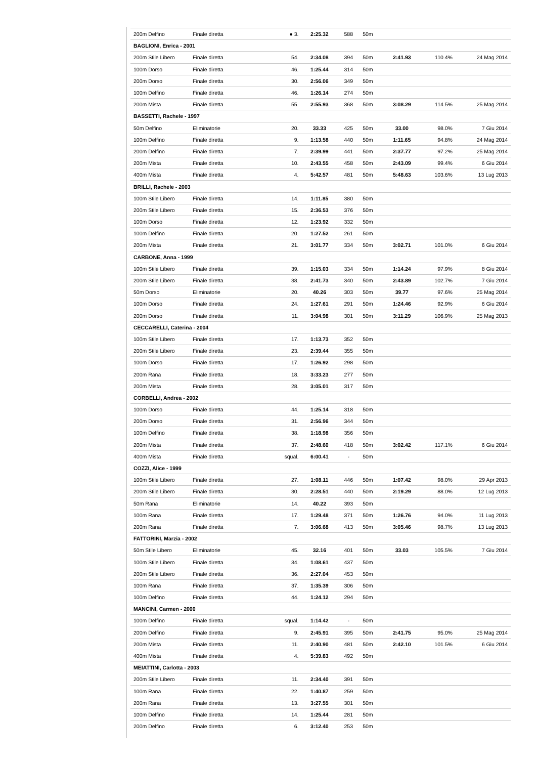| 200m Delfino | Finale diretta | ● 3. | 2:25.32 | 588 | 50m | | | |
| BAGLIONI, Enrica - 2001 | | | | | | | | |
| 200m Stile Libero | Finale diretta | 54. | 2:34.08 | 394 | 50m | 2:41.93 | 110.4% | 24 Mag 2014 |
| 100m Dorso | Finale diretta | 46. | 1:25.44 | 314 | 50m | | | |
| 200m Dorso | Finale diretta | 30. | 2:56.06 | 349 | 50m | | | |
| 100m Delfino | Finale diretta | 46. | 1:26.14 | 274 | 50m | | | |
| 200m Mista | Finale diretta | 55. | 2:55.93 | 368 | 50m | 3:08.29 | 114.5% | 25 Mag 2014 |
| BASSETTI, Rachele - 1997 | | | | | | | | |
| 50m Delfino | Eliminatorie | 20. | 33.33 | 425 | 50m | 33.00 | 98.0% | 7 Giu 2014 |
| 100m Delfino | Finale diretta | 9. | 1:13.58 | 440 | 50m | 1:11.65 | 94.8% | 24 Mag 2014 |
| 200m Delfino | Finale diretta | 7. | 2:39.99 | 441 | 50m | 2:37.77 | 97.2% | 25 Mag 2014 |
| 200m Mista | Finale diretta | 10. | 2:43.55 | 458 | 50m | 2:43.09 | 99.4% | 6 Giu 2014 |
| 400m Mista | Finale diretta | 4. | 5:42.57 | 481 | 50m | 5:48.63 | 103.6% | 13 Lug 2013 |
| BRILLI, Rachele - 2003 | | | | | | | | |
| 100m Stile Libero | Finale diretta | 14. | 1:11.85 | 380 | 50m | | | |
| 200m Stile Libero | Finale diretta | 15. | 2:36.53 | 376 | 50m | | | |
| 100m Dorso | Finale diretta | 12. | 1:23.92 | 332 | 50m | | | |
| 100m Delfino | Finale diretta | 20. | 1:27.52 | 261 | 50m | | | |
| 200m Mista | Finale diretta | 21. | 3:01.77 | 334 | 50m | 3:02.71 | 101.0% | 6 Giu 2014 |
| CARBONE, Anna - 1999 | | | | | | | | |
| 100m Stile Libero | Finale diretta | 39. | 1:15.03 | 334 | 50m | 1:14.24 | 97.9% | 8 Giu 2014 |
| 200m Stile Libero | Finale diretta | 38. | 2:41.73 | 340 | 50m | 2:43.89 | 102.7% | 7 Giu 2014 |
| 50m Dorso | Eliminatorie | 20. | 40.26 | 303 | 50m | 39.77 | 97.6% | 25 Mag 2014 |
| 100m Dorso | Finale diretta | 24. | 1:27.61 | 291 | 50m | 1:24.46 | 92.9% | 6 Giu 2014 |
| 200m Dorso | Finale diretta | 11. | 3:04.98 | 301 | 50m | 3:11.29 | 106.9% | 25 Mag 2013 |
| CECCARELLI, Caterina - 2004 | | | | | | | | |
| 100m Stile Libero | Finale diretta | 17. | 1:13.73 | 352 | 50m | | | |
| 200m Stile Libero | Finale diretta | 23. | 2:39.44 | 355 | 50m | | | |
| 100m Dorso | Finale diretta | 17. | 1:26.92 | 298 | 50m | | | |
| 200m Rana | Finale diretta | 18. | 3:33.23 | 277 | 50m | | | |
| 200m Mista | Finale diretta | 28. | 3:05.01 | 317 | 50m | | | |
| CORBELLI, Andrea - 2002 | | | | | | | | |
| 100m Dorso | Finale diretta | 44. | 1:25.14 | 318 | 50m | | | |
| 200m Dorso | Finale diretta | 31. | 2:56.96 | 344 | 50m | | | |
| 100m Delfino | Finale diretta | 38. | 1:18.98 | 356 | 50m | | | |
| 200m Mista | Finale diretta | 37. | 2:48.60 | 418 | 50m | 3:02.42 | 117.1% | 6 Giu 2014 |
| 400m Mista | Finale diretta | squal. | 6:00.41 | - | 50m | | | |
| COZZI, Alice - 1999 | | | | | | | | |
| 100m Stile Libero | Finale diretta | 27. | 1:08.11 | 446 | 50m | 1:07.42 | 98.0% | 29 Apr 2013 |
| 200m Stile Libero | Finale diretta | 30. | 2:28.51 | 440 | 50m | 2:19.29 | 88.0% | 12 Lug 2013 |
| 50m Rana | Eliminatorie | 14. | 40.22 | 393 | 50m | | | |
| 100m Rana | Finale diretta | 17. | 1:29.48 | 371 | 50m | 1:26.76 | 94.0% | 11 Lug 2013 |
| 200m Rana | Finale diretta | 7. | 3:06.68 | 413 | 50m | 3:05.46 | 98.7% | 13 Lug 2013 |
| FATTORINI, Marzia - 2002 | | | | | | | | |
| 50m Stile Libero | Eliminatorie | 45. | 32.16 | 401 | 50m | 33.03 | 105.5% | 7 Giu 2014 |
| 100m Stile Libero | Finale diretta | 34. | 1:08.61 | 437 | 50m | | | |
| 200m Stile Libero | Finale diretta | 36. | 2:27.04 | 453 | 50m | | | |
| 100m Rana | Finale diretta | 37. | 1:35.39 | 306 | 50m | | | |
| 100m Delfino | Finale diretta | 44. | 1:24.12 | 294 | 50m | | | |
| MANCINI, Carmen - 2000 | | | | | | | | |
| 100m Delfino | Finale diretta | squal. | 1:14.42 | - | 50m | | | |
| 200m Delfino | Finale diretta | 9. | 2:45.91 | 395 | 50m | 2:41.75 | 95.0% | 25 Mag 2014 |
| 200m Mista | Finale diretta | 11. | 2:40.90 | 481 | 50m | 2:42.10 | 101.5% | 6 Giu 2014 |
| 400m Mista | Finale diretta | 4. | 5:39.83 | 492 | 50m | | | |
| MEIATTINI, Carlotta - 2003 | | | | | | | | |
| 200m Stile Libero | Finale diretta | 11. | 2:34.40 | 391 | 50m | | | |
| 100m Rana | Finale diretta | 22. | 1:40.87 | 259 | 50m | | | |
| 200m Rana | Finale diretta | 13. | 3:27.55 | 301 | 50m | | | |
| 100m Delfino | Finale diretta | 14. | 1:25.44 | 281 | 50m | | | |
| 200m Delfino | Finale diretta | 6. | 3:12.40 | 253 | 50m | | | |